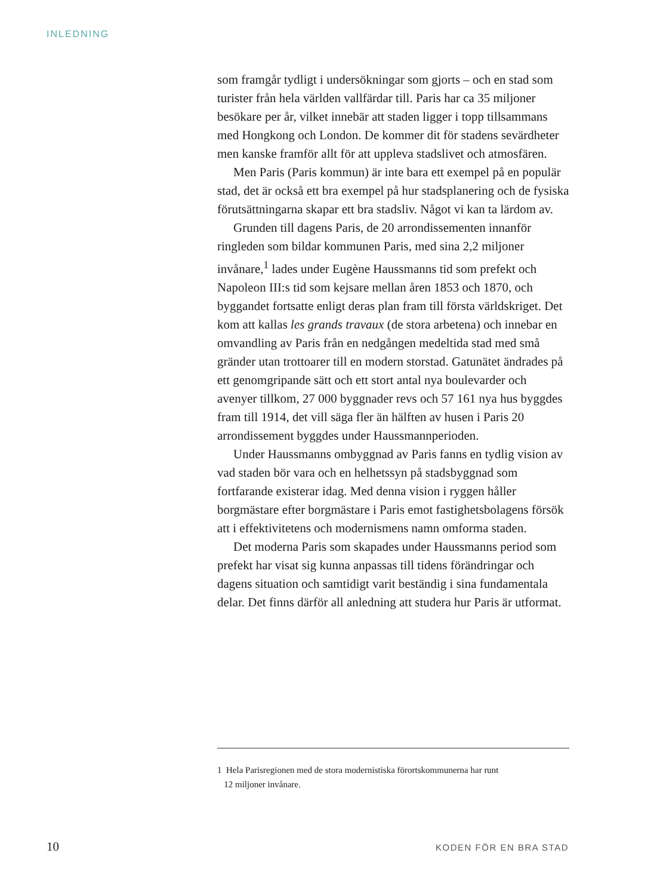INLEDNING
som framgår tydligt i undersökningar som gjorts – och en stad som turister från hela världen vallfärdar till. Paris har ca 35 miljoner besökare per år, vilket innebär att staden ligger i topp tillsammans med Hongkong och London. De kommer dit för stadens sevärdheter men kanske framför allt för att uppleva stadslivet och atmosfären.
Men Paris (Paris kommun) är inte bara ett exempel på en populär stad, det är också ett bra exempel på hur stadsplanering och de fysiska förutsättningarna skapar ett bra stadsliv. Något vi kan ta lärdom av.
Grunden till dagens Paris, de 20 arrondissementen innanför ringleden som bildar kommunen Paris, med sina 2,2 miljoner invånare,<sup>1</sup> lades under Eugène Haussmanns tid som prefekt och Napoleon III:s tid som kejsare mellan åren 1853 och 1870, och byggandet fortsatte enligt deras plan fram till första världskriget. Det kom att kallas les grands travaux (de stora arbetena) och innebar en omvandling av Paris från en nedgången medeltida stad med små gränder utan trottoarer till en modern storstad. Gatunätet ändrades på ett genomgripande sätt och ett stort antal nya boulevarder och avenyer tillkom, 27 000 byggnader revs och 57 161 nya hus byggdes fram till 1914, det vill säga fler än hälften av husen i Paris 20 arrondissement byggdes under Haussmannperioden.
Under Haussmanns ombyggnad av Paris fanns en tydlig vision av vad staden bör vara och en helhetssyn på stadsbyggnad som fortfarande existerar idag. Med denna vision i ryggen håller borgmästare efter borgmästare i Paris emot fastighetsbolagens försök att i effektivitetens och modernismens namn omforma staden.
Det moderna Paris som skapades under Haussmanns period som prefekt har visat sig kunna anpassas till tidens förändringar och dagens situation och samtidigt varit beständig i sina fundamentala delar. Det finns därför all anledning att studera hur Paris är utformat.
1 Hela Parisregionen med de stora modernistiska förortskommunerna har runt
12 miljoner invånare.
10 KODEN FÖR EN BRA STAD